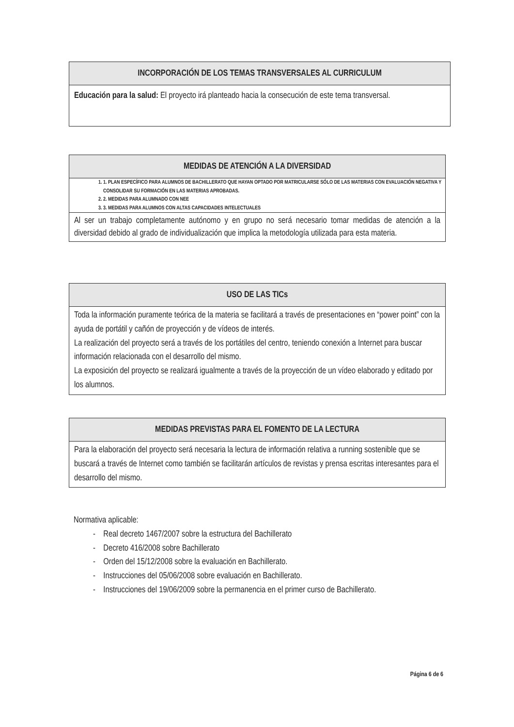| INCORPORACIÓN DE LOS TEMAS TRANSVERSALES AL CURRICULUM |
| --- |
| Educación para la salud: El proyecto irá planteado hacia la consecución de este tema transversal. |
| MEDIDAS DE ATENCIÓN A LA DIVERSIDAD |
| --- |
| 1. 1. PLAN ESPECÍFICO PARA ALUMNOS DE BACHILLERATO QUE HAYAN OPTADO POR MATRICULARSE SÓLO DE LAS MATERIAS CON EVALUACIÓN NEGATIVA Y CONSOLIDAR SU FORMACIÓN EN LAS MATERIAS APROBADAS. 2. 2. MEDIDAS PARA ALUMNADO CON NEE 3. 3. MEDIDAS PARA ALUMNOS CON ALTAS CAPACIDADES INTELECTUALES |
| Al ser un trabajo completamente autónomo y en grupo no será necesario tomar medidas de atención a la diversidad debido al grado de individualización que implica la metodología utilizada para esta materia. |
| USO DE LAS TICs |
| --- |
| Toda la información puramente teórica de la materia se facilitará a través de presentaciones en “power point” con la ayuda de portátil y cañón de proyección y de vídeos de interés. La realización del proyecto será a través de los portátiles del centro, teniendo conexión a Internet para buscar información relacionada con el desarrollo del mismo. La exposición del proyecto se realizará igualmente a través de la proyección de un vídeo elaborado y editado por los alumnos. |
| MEDIDAS PREVISTAS PARA EL FOMENTO DE LA LECTURA |
| --- |
| Para la elaboración del proyecto será necesaria la lectura de información relativa a running sostenible que se buscará a través de Internet como también se facilitarán artículos de revistas y prensa escritas interesantes para el desarrollo del mismo. |
Normativa aplicable:
- Real decreto 1467/2007 sobre la estructura del Bachillerato
- Decreto 416/2008 sobre Bachillerato
- Orden del 15/12/2008 sobre la evaluación en Bachillerato.
- Instrucciones del 05/06/2008 sobre evaluación en Bachillerato.
- Instrucciones del 19/06/2009 sobre la permanencia en el primer curso de Bachillerato.
Página 6 de 6